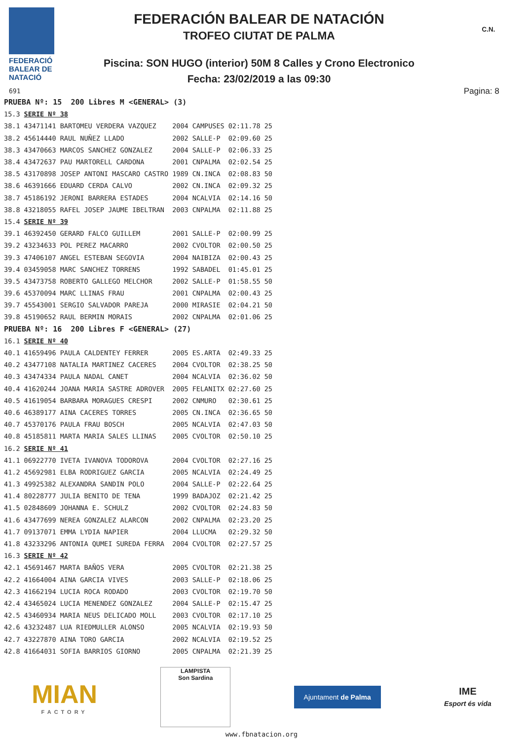FEDERACIÓ
BALEAR DE
NATACIÓ
691
FEDERACIÓN BALEAR DE NATACIÓN
TROFEO CIUTAT DE PALMA
Piscina: SON HUGO (interior) 50M 8 Calles y Crono Electronico
Fecha: 23/02/2019 a las 09:30
C.N.
Pagina: 8
| PRUEBA Nº: 15 200 Libres M <GENERAL> (3) | | | | | |
| 15.3 | SERIE Nº 38 | | | | |
| 38.1 | 43471141 BARTOMEU VERDERA VAZQUEZ | 2004 | CAMPUSES | 02:11.78 | 25 |
| 38.2 | 45614440 RAUL NUÑEZ LLADO | 2002 | SALLE-P | 02:09.60 | 25 |
| 38.3 | 43470663 MARCOS SANCHEZ GONZALEZ | 2004 | SALLE-P | 02:06.33 | 25 |
| 38.4 | 43472637 PAU MARTORELL CARDONA | 2001 | CNPALMA | 02:02.54 | 25 |
| 38.5 | 43170898 JOSEP ANTONI MASCARO CASTRO | 1989 | CN.INCA | 02:08.83 | 50 |
| 38.6 | 46391666 EDUARD CERDA CALVO | 2002 | CN.INCA | 02:09.32 | 25 |
| 38.7 | 45186192 JERONI BARRERA ESTADES | 2004 | NCALVIA | 02:14.16 | 50 |
| 38.8 | 43218055 RAFEL JOSEP JAUME IBELTRAN | 2003 | CNPALMA | 02:11.88 | 25 |
| 15.4 | SERIE Nº 39 | | | | |
| 39.1 | 46392450 GERARD FALCO GUILLEM | 2001 | SALLE-P | 02:00.99 | 25 |
| 39.2 | 43234633 POL PEREZ MACARRO | 2002 | CVOLTOR | 02:00.50 | 25 |
| 39.3 | 47406107 ANGEL ESTEBAN SEGOVIA | 2004 | NAIBIZA | 02:00.43 | 25 |
| 39.4 | 03459058 MARC SANCHEZ TORRENS | 1992 | SABADEL | 01:45.01 | 25 |
| 39.5 | 43473758 ROBERTO GALLEGO MELCHOR | 2002 | SALLE-P | 01:58.55 | 50 |
| 39.6 | 45370094 MARC LLINAS FRAU | 2001 | CNPALMA | 02:00.43 | 25 |
| 39.7 | 45543001 SERGIO SALVADOR PAREJA | 2000 | MIRASIE | 02:04.21 | 50 |
| 39.8 | 45190652 RAUL BERMIN MORAIS | 2002 | CNPALMA | 02:01.06 | 25 |
| PRUEBA Nº: 16 200 Libres F <GENERAL> (27) | | | | | |
| 16.1 | SERIE Nº 40 | | | | |
| 40.1 | 41659496 PAULA CALDENTEY FERRER | 2005 | ES.ARTA | 02:49.33 | 25 |
| 40.2 | 43477108 NATALIA MARTINEZ CACERES | 2004 | CVOLTOR | 02:38.25 | 50 |
| 40.3 | 43474334 PAULA NADAL CANET | 2004 | NCALVIA | 02:36.02 | 50 |
| 40.4 | 41620244 JOANA MARIA SASTRE ADROVER | 2005 | FELANITX | 02:27.60 | 25 |
| 40.5 | 41619054 BARBARA MORAGUES CRESPI | 2002 | CNMURO | 02:30.61 | 25 |
| 40.6 | 46389177 AINA CACERES TORRES | 2005 | CN.INCA | 02:36.65 | 50 |
| 40.7 | 45370176 PAULA FRAU BOSCH | 2005 | NCALVIA | 02:47.03 | 50 |
| 40.8 | 45185811 MARTA MARIA SALES LLINAS | 2005 | CVOLTOR | 02:50.10 | 25 |
| 16.2 | SERIE Nº 41 | | | | |
| 41.1 | 06922770 IVETA IVANOVA TODOROVA | 2004 | CVOLTOR | 02:27.16 | 25 |
| 41.2 | 45692981 ELBA RODRIGUEZ GARCIA | 2005 | NCALVIA | 02:24.49 | 25 |
| 41.3 | 49925382 ALEXANDRA SANDIN POLO | 2004 | SALLE-P | 02:22.64 | 25 |
| 41.4 | 80228777 JULIA BENITO DE TENA | 1999 | BADAJOZ | 02:21.42 | 25 |
| 41.5 | 02848609 JOHANNA E. SCHULZ | 2002 | CVOLTOR | 02:24.83 | 50 |
| 41.6 | 43477699 NEREA GONZALEZ ALARCON | 2002 | CNPALMA | 02:23.20 | 25 |
| 41.7 | 09137071 EMMA LYDIA NAPIER | 2004 | LLUCMA | 02:29.32 | 50 |
| 41.8 | 43233296 ANTONIA QUMEI SUREDA FERRA | 2004 | CVOLTOR | 02:27.57 | 25 |
| 16.3 | SERIE Nº 42 | | | | |
| 42.1 | 45691467 MARTA BAÑOS VERA | 2005 | CVOLTOR | 02:21.38 | 25 |
| 42.2 | 41664004 AINA GARCIA VIVES | 2003 | SALLE-P | 02:18.06 | 25 |
| 42.3 | 41662194 LUCIA ROCA RODADO | 2003 | CVOLTOR | 02:19.70 | 50 |
| 42.4 | 43465024 LUCIA MENENDEZ GONZALEZ | 2004 | SALLE-P | 02:15.47 | 25 |
| 42.5 | 43460934 MARIA NEUS DELICADO MOLL | 2003 | CVOLTOR | 02:17.10 | 25 |
| 42.6 | 43232487 LUA RIEDMULLER ALONSO | 2005 | NCALVIA | 02:19.93 | 50 |
| 42.7 | 43227870 AINA TORO GARCIA | 2002 | NCALVIA | 02:19.52 | 25 |
| 42.8 | 41664031 SOFIA BARRIOS GIORNO | 2005 | CNPALMA | 02:21.39 | 25 |
MIAN
FACTORY
LAMPISTA
Son Sardina
Ajuntament de Palma
IME
Esport és vida
www.fbnatacion.org